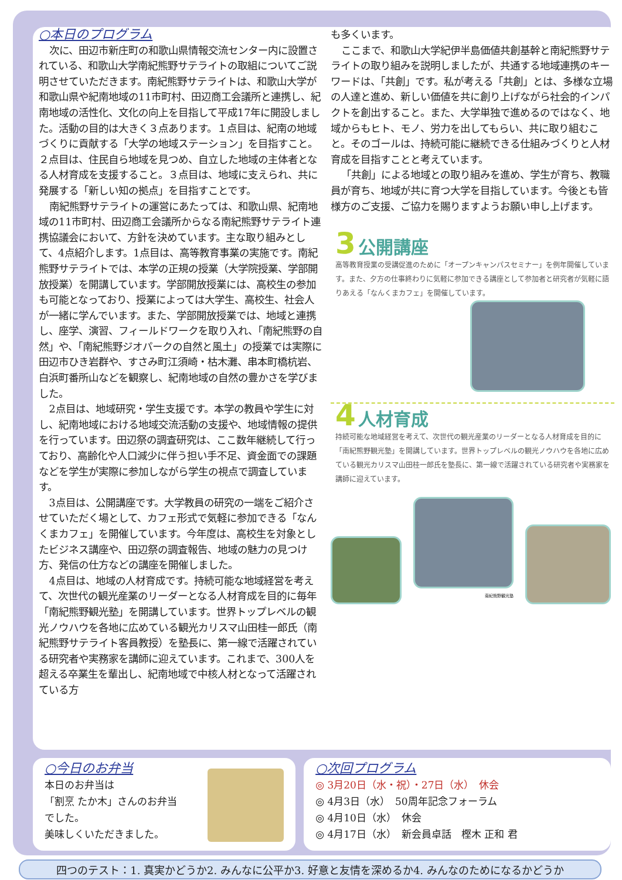○本日のプログラム
次に、田辺市新庄町の和歌山県情報交流センター内に設置されている、和歌山大学南紀熊野サテライトの取組についてご説明させていただきます。南紀熊野サテライトは、和歌山大学が和歌山県や紀南地域の11市町村、田辺商工会議所と連携し、紀南地域の活性化、文化の向上を目指して平成17年に開設しました。活動の目的は大きく３点あります。１点目は、紀南の地域づくりに貢献する「大学の地域ステーション」を目指すこと。２点目は、住民自ら地域を見つめ、自立した地域の主体者となる人材育成を支援すること。３点目は、地域に支えられ、共に発展する「新しい知の拠点」を目指すことです。
南紀熊野サテライトの運営にあたっては、和歌山県、紀南地域の11市町村、田辺商工会議所からなる南紀熊野サテライト連携協議会において、方針を決めています。主な取り組みとして、4点紹介します。1点目は、高等教育事業の実施です。南紀熊野サテライトでは、本学の正規の授業（大学院授業、学部開放授業）を開講しています。学部開放授業には、高校生の参加も可能となっており、授業によっては大学生、高校生、社会人が一緒に学んでいます。また、学部開放授業では、地域と連携し、座学、演習、フィールドワークを取り入れ、「南紀熊野の自然」や、「南紀熊野ジオパークの自然と風土」の授業では実際に田辺市ひき岩群や、すさみ町江須崎・枯木灘、串本町橋杭岩、白浜町番所山などを観察し、紀南地域の自然の豊かさを学びました。
2点目は、地域研究・学生支援です。本学の教員や学生に対し、紀南地域における地域交流活動の支援や、地域情報の提供を行っています。田辺祭の調査研究は、ここ数年継続して行っており、高齢化や人口減少に伴う担い手不足、資金面での課題などを学生が実際に参加しながら学生の視点で調査しています。
3点目は、公開講座です。大学教員の研究の一端をご紹介させていただく場として、カフェ形式で気軽に参加できる「なんくまカフェ」を開催しています。今年度は、高校生を対象としたビジネス講座や、田辺祭の調査報告、地域の魅力の見つけ方、発信の仕方などの講座を開催しました。
4点目は、地域の人材育成です。持続可能な地域経営を考えて、次世代の観光産業のリーダーとなる人材育成を目的に毎年「南紀熊野観光塾」を開講しています。世界トップレベルの観光ノウハウを各地に広めている観光カリスマ山田桂一郎氏（南紀熊野サテライト客員教授）を塾長に、第一線で活躍されている研究者や実務家を講師に迎えています。これまで、300人を超える卒業生を輩出し、紀南地域で中核人材となって活躍されている方
も多くいます。
ここまで、和歌山大学紀伊半島価値共創基幹と南紀熊野サテライトの取り組みを説明しましたが、共通する地域連携のキーワードは、「共創」です。私が考える「共創」とは、多様な立場の人達と進め、新しい価値を共に創り上げながら社会的インパクトを創出すること。また、大学単独で進めるのではなく、地域からもヒト、モノ、労力を出してもらい、共に取り組むこと。そのゴールは、持続可能に継続できる仕組みづくりと人材育成を目指すことと考えています。
「共創」による地域との取り組みを進め、学生が育ち、教職員が育ち、地域が共に育つ大学を目指しています。今後とも皆様方のご支援、ご協力を賜りますようお願い申し上げます。
3 公開講座
高等教育授業の受講促進のために「オープンキャンパスセミナー」を例年開催しています。また、夕方の仕事終わりに気軽に参加できる講座として参加者と研究者が気軽に語りあえる「なんくまカフェ」を開催しています。
4 人材育成
持続可能な地域経営を考えて、次世代の観光産業のリーダーとなる人材育成を目的に「南紀熊野観光塾」を開講しています。世界トップレベルの観光ノウハウを各地に広めている観光カリスマ山田桂一郎氏を塾長に、第一線で活躍されている研究者や実務家を講師に迎えています。
南紀熊野観光塾
○今日のお弁当
本日のお弁当は
「割烹 たか木」さんのお弁当
でした。
美味しくいただきました。
○次回プログラム
◎ 3月20日（水・祝）・27日（水）　休会
◎ 4月3日（水）　50周年記念フォーラム
◎ 4月10日（水）　休会
◎ 4月17日（水）　新会員卓話　樫木 正和 君
四つのテスト：1. 真実かどうか2. みんなに公平か3. 好意と友情を深めるか4. みんなのためになるかどうか